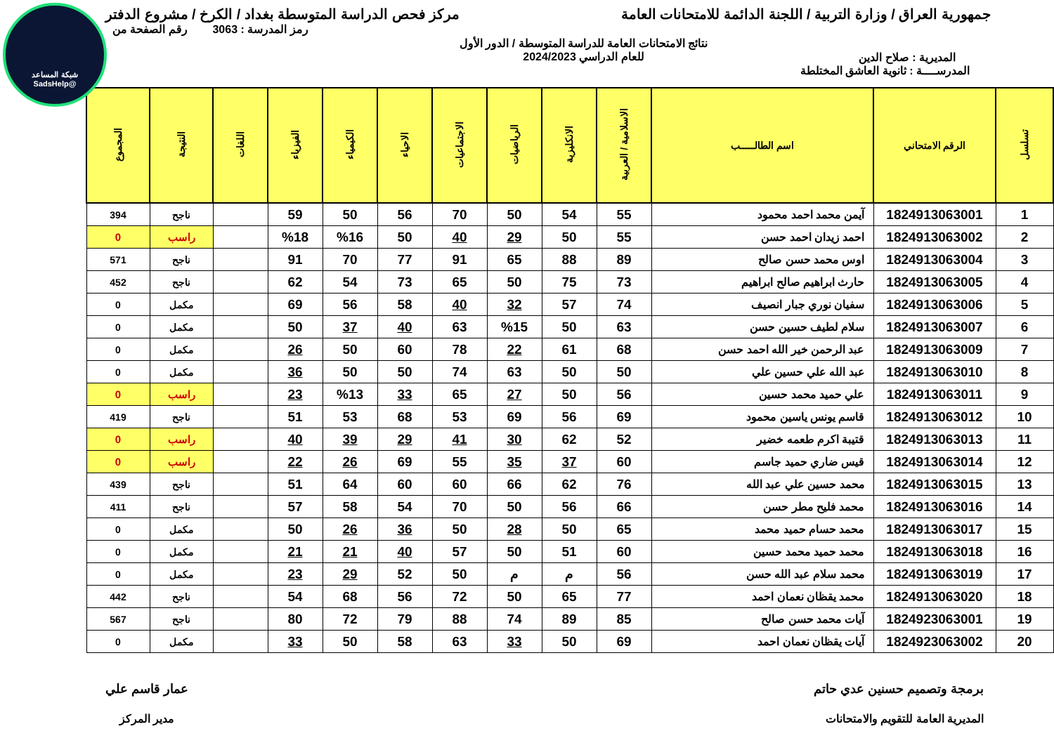شبكة المساعد
@SadsHelp
جمهورية العراق / وزارة التربية / اللجنة الدائمة للامتحانات العامة
مركز فحص الدراسة المتوسطة بغداد / الكرخ / مشروع الدفتر
المديرية : صلاح الدين
نتائج الامتحانات العامة للدراسة المتوسطة / الدور الأول
للعام الدراسي 2024/2023
رمز المدرسة : 3063 رقم الصفحة من
المدرســــة : ثانوية العاشق المختلطة
| تسلسل | الرقم الامتحاني | اسم الطالـــــب | الاسلامية / العربية | الانكليزية | الرياضيات | الاجتماعيات | الاحياء | الكيمياء | الفيزياء | اللغات | النتيجة | المجموع |
| --- | --- | --- | --- | --- | --- | --- | --- | --- | --- | --- | --- | --- |
| 1 | 1824913063001 | آيمن محمد احمد محمود | 55 | 54 | 50 | 70 | 56 | 50 | 59 | | ناجح | 394 |
| 2 | 1824913063002 | احمد زيدان احمد حسن | 55 | 50 | 29 | 40 | 50 | %16 | %18 | | راسب | 0 |
| 3 | 1824913063004 | اوس محمد حسن صالح | 89 | 88 | 65 | 91 | 77 | 70 | 91 | | ناجح | 571 |
| 4 | 1824913063005 | حارث ابراهيم صالح ابراهيم | 73 | 75 | 50 | 65 | 73 | 54 | 62 | | ناجح | 452 |
| 5 | 1824913063006 | سفيان نوري جبار انصيف | 74 | 57 | 32 | 40 | 58 | 56 | 69 | | مكمل | 0 |
| 6 | 1824913063007 | سلام لطيف حسين حسن | 63 | 50 | %15 | 63 | 40 | 37 | 50 | | مكمل | 0 |
| 7 | 1824913063009 | عبد الرحمن خير الله احمد حسن | 68 | 61 | 22 | 78 | 60 | 50 | 26 | | مكمل | 0 |
| 8 | 1824913063010 | عبد الله علي حسين علي | 50 | 50 | 63 | 74 | 50 | 50 | 36 | | مكمل | 0 |
| 9 | 1824913063011 | علي حميد محمد حسين | 56 | 50 | 27 | 65 | 33 | %13 | 23 | | راسب | 0 |
| 10 | 1824913063012 | قاسم يونس ياسين محمود | 69 | 56 | 69 | 53 | 68 | 53 | 51 | | ناجح | 419 |
| 11 | 1824913063013 | قتيبة اكرم طعمه خضير | 52 | 62 | 30 | 41 | 29 | 39 | 40 | | راسب | 0 |
| 12 | 1824913063014 | قيس ضاري حميد جاسم | 60 | 37 | 35 | 55 | 69 | 26 | 22 | | راسب | 0 |
| 13 | 1824913063015 | محمد حسين علي عبد الله | 76 | 62 | 66 | 60 | 60 | 64 | 51 | | ناجح | 439 |
| 14 | 1824913063016 | محمد فليح مطر حسن | 66 | 56 | 50 | 70 | 54 | 58 | 57 | | ناجح | 411 |
| 15 | 1824913063017 | محمد حسام حميد محمد | 65 | 50 | 28 | 50 | 36 | 26 | 50 | | مكمل | 0 |
| 16 | 1824913063018 | محمد حميد محمد حسين | 60 | 51 | 50 | 57 | 40 | 21 | 21 | | مكمل | 0 |
| 17 | 1824913063019 | محمد سلام عبد الله حسن | 56 | م | م | 50 | 52 | 29 | 23 | | مكمل | 0 |
| 18 | 1824913063020 | محمد يقظان نعمان احمد | 77 | 65 | 50 | 72 | 56 | 68 | 54 | | ناجح | 442 |
| 19 | 1824923063001 | آيات محمد حسن صالح | 85 | 89 | 74 | 88 | 79 | 72 | 80 | | ناجح | 567 |
| 20 | 1824923063002 | آيات يقظان نعمان احمد | 69 | 50 | 33 | 63 | 58 | 50 | 33 | | مكمل | 0 |
برمجة وتصميم حسنين عدي حاتم
المديرية العامة للتقويم والامتحانات
عمار قاسم علي
مدير المركز